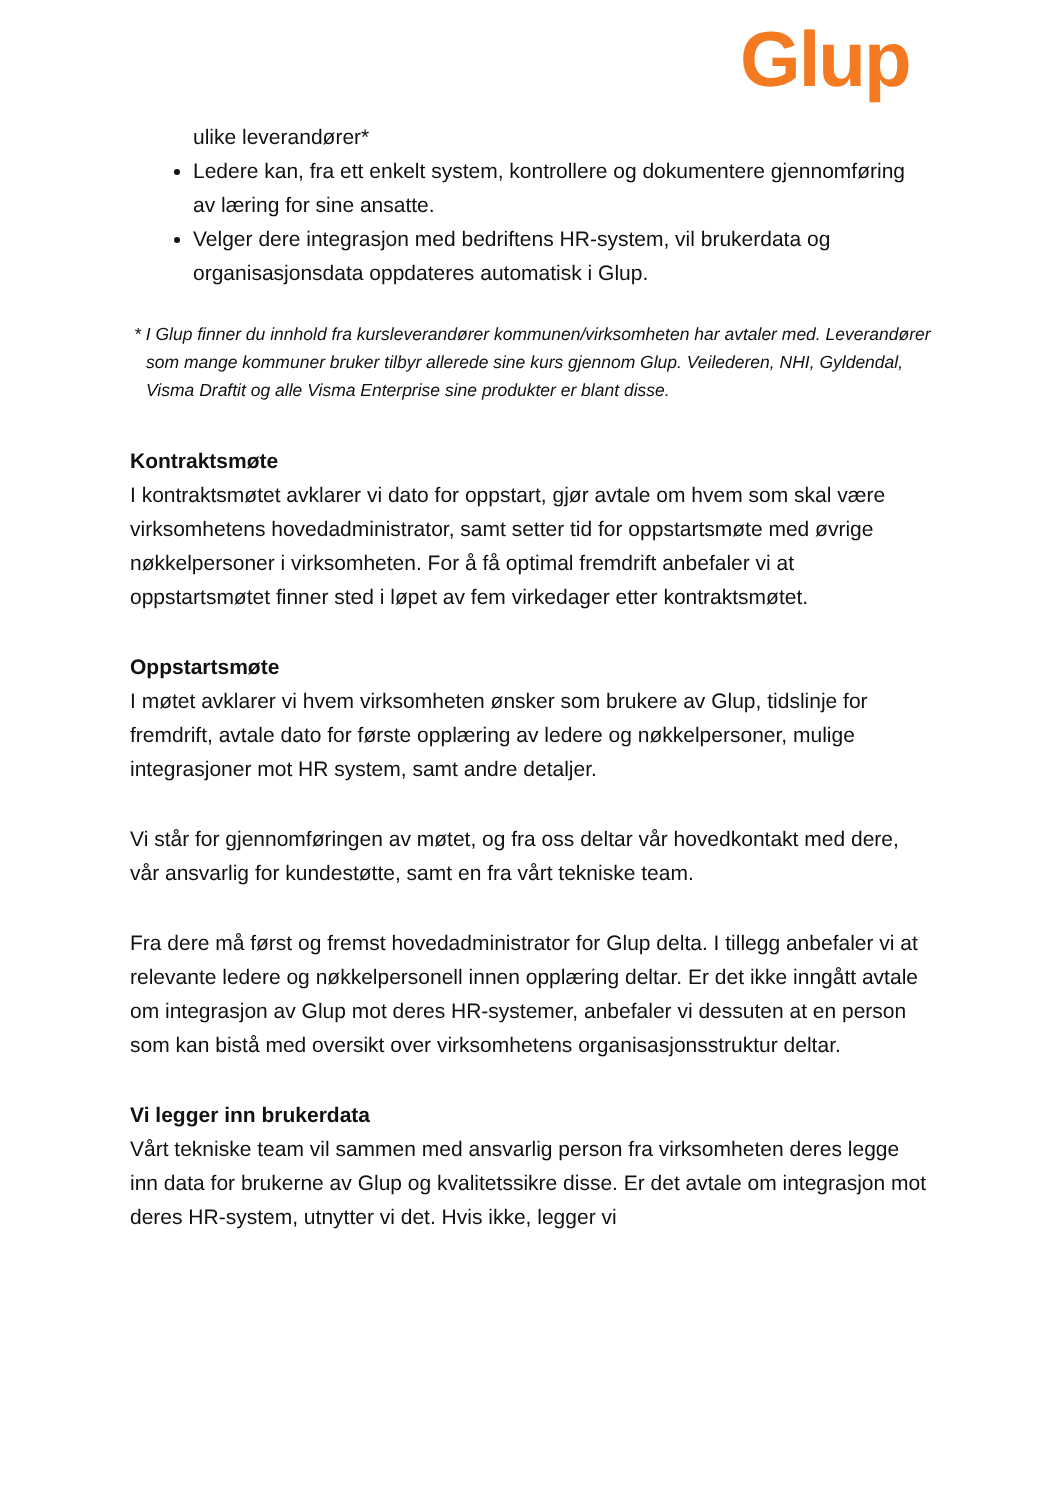Glup
ulike leverandører*
Ledere kan, fra ett enkelt system, kontrollere og dokumentere gjennomføring av læring for sine ansatte.
Velger dere integrasjon med bedriftens HR-system, vil brukerdata og organisasjonsdata oppdateres automatisk i Glup.
* I Glup finner du innhold fra kursleverandører kommunen/virksomheten har avtaler med. Leverandører som mange kommuner bruker tilbyr allerede sine kurs gjennom Glup. Veilederen, NHI, Gyldendal, Visma Draftit og alle Visma Enterprise sine produkter er blant disse.
Kontraktsmøte
I kontraktsmøtet avklarer vi dato for oppstart, gjør avtale om hvem som skal være virksomhetens hovedadministrator, samt setter tid for oppstartsmøte med øvrige nøkkelpersoner i virksomheten. For å få optimal fremdrift anbefaler vi at oppstartsmøtet finner sted i løpet av fem virkedager etter kontraktsmøtet.
Oppstartsmøte
I møtet avklarer vi hvem virksomheten ønsker som brukere av Glup, tidslinje for fremdrift, avtale dato for første opplæring av ledere og nøkkelpersoner, mulige integrasjoner mot HR system, samt andre detaljer.
Vi står for gjennomføringen av møtet, og fra oss deltar vår hovedkontakt med dere, vår ansvarlig for kundestøtte, samt en fra vårt tekniske team.
Fra dere må først og fremst hovedadministrator for Glup delta. I tillegg anbefaler vi at relevante ledere og nøkkelpersonell innen opplæring deltar. Er det ikke inngått avtale om integrasjon av Glup mot deres HR-systemer, anbefaler vi dessuten at en person som kan bistå med oversikt over virksomhetens organisasjonsstruktur deltar.
Vi legger inn brukerdata
Vårt tekniske team vil sammen med ansvarlig person fra virksomheten deres legge inn data for brukerne av Glup og kvalitetssikre disse. Er det avtale om integrasjon mot deres HR-system, utnytter vi det. Hvis ikke, legger vi